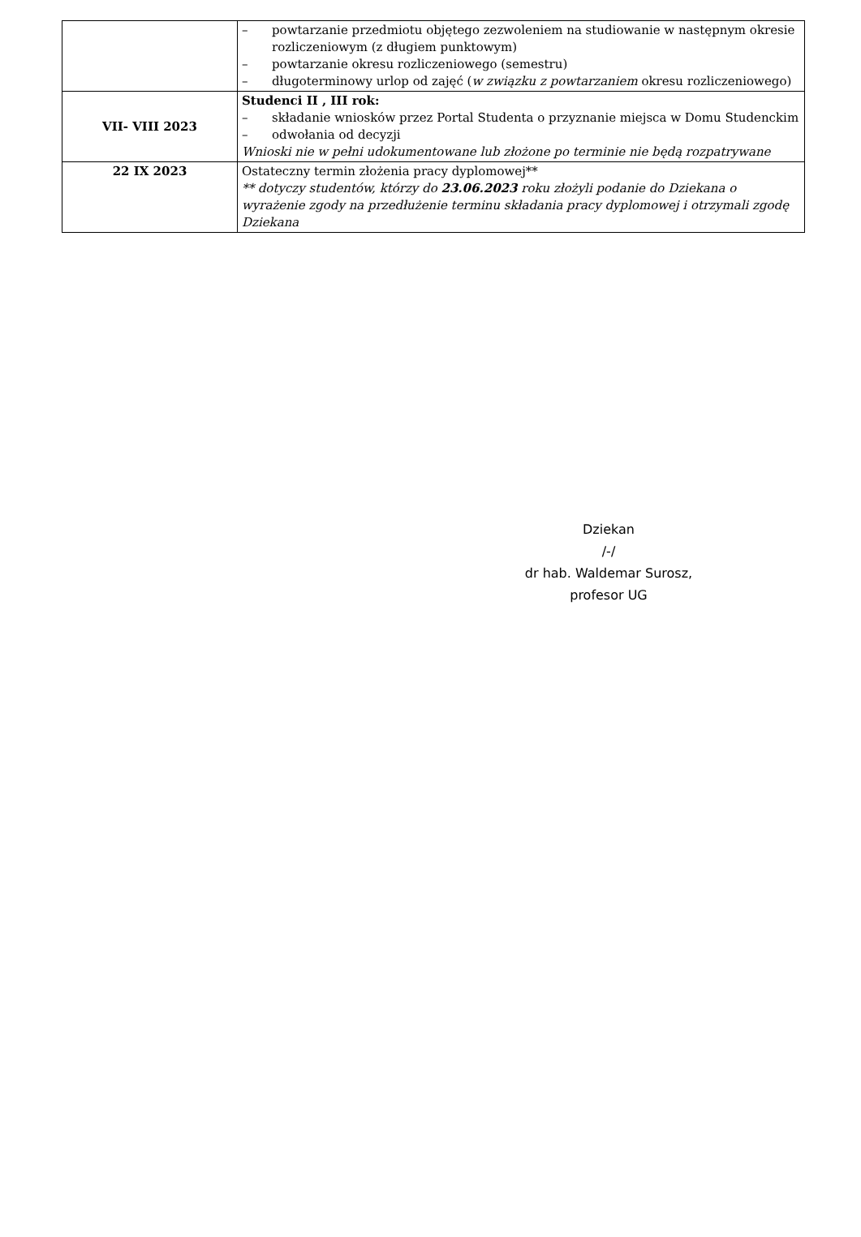| | – powtarzanie przedmiotu objętego zezwoleniem na studiowanie w następnym okresie rozliczeniowym (z długiem punktowym) – powtarzanie okresu rozliczeniowego (semestru) – długoterminowy urlop od zajęć ( w związku z powtarzaniem okresu rozliczeniowego) |
| VII- VIII 2023 | Studenci II , III rok: – składanie wniosków przez Portal Studenta o przyznanie miejsca w Domu Studenckim – odwołania od decyzji Wnioski nie w pełni udokumentowane lub złożone po terminie nie będą rozpatrywane |
| 22 IX 2023 | Ostateczny termin złożenia pracy dyplomowej** ** dotyczy studentów, którzy do 23.06.2023 roku złożyli podanie do Dziekana o wyrażenie zgody na przedłużenie terminu składania pracy dyplomowej i otrzymali zgodę Dziekana |
Dziekan
/-/
dr hab. Waldemar Surosz,
profesor UG